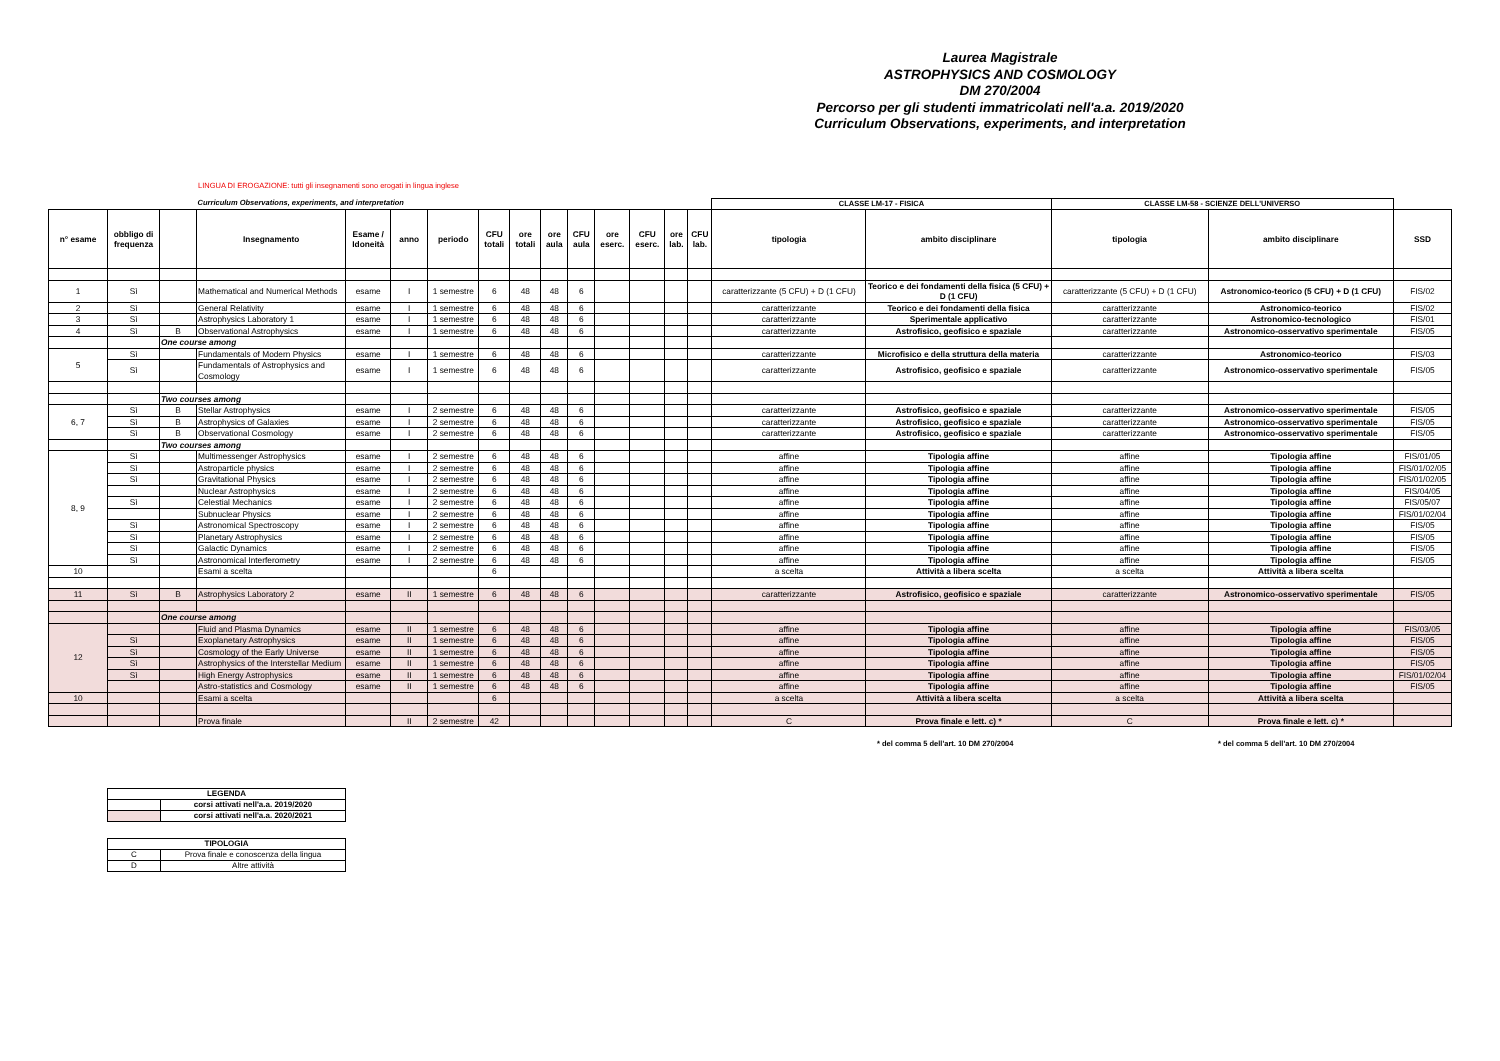Laurea Magistrale
ASTROPHYSICS AND COSMOLOGY
DM 270/2004
Percorso per gli studenti immatricolati nell'a.a. 2019/2020
Curriculum Observations, experiments, and interpretation
LINGUA DI EROGAZIONE: tutti gli insegnamenti sono erogati in lingua inglese
| | | | Curriculum Observations, experiments, and interpretation | | | | | | | | | | | | CLASSE LM-17 - FISICA | | CLASSE LM-58 - SCIENZE DELL'UNIVERSO | | |
| n° esame | obbligo di frequenza | | Insegnamento | Esame / Idoneità | anno | periodo | CFU totali | ore totali | ore aula | CFU aula | ore eserc. | CFU eserc. | ore lab. | CFU lab. | tipologia | ambito disciplinare | tipologia | ambito disciplinare | SSD |
| 1 | Sì | | Mathematical and Numerical Methods | esame | I | 1 semestre | 6 | 48 | 48 | 6 | | | | | caratterizzante (5 CFU) + D (1 CFU) | Teorico e dei fondamenti della fisica (5 CFU) + D (1 CFU) | caratterizzante (5 CFU) + D (1 CFU) | Astronomico-teorico (5 CFU) + D (1 CFU) | FIS/02 |
| 2 | Sì | | General Relativity | esame | I | 1 semestre | 6 | 48 | 48 | 6 | | | | | caratterizzante | Teorico e dei fondamenti della fisica | caratterizzante | Astronomico-teorico | FIS/02 |
| 3 | Sì | | Astrophysics Laboratory 1 | esame | I | 1 semestre | 6 | 48 | 48 | 6 | | | | | caratterizzante | Sperimentale applicativo | caratterizzante | Astronomico-tecnologico | FIS/01 |
| 4 | Sì | B | Observational Astrophysics | esame | I | 1 semestre | 6 | 48 | 48 | 6 | | | | | caratterizzante | Astrofisico, geofisico e spaziale | caratterizzante | Astronomico-osservativo sperimentale | FIS/05 |
| | | One course among | | | | | | | | | | | | | | | | | |
| 5 | Sì | | Fundamentals of Modern Physics | esame | I | 1 semestre | 6 | 48 | 48 | 6 | | | | | caratterizzante | Microfisico e della struttura della materia | caratterizzante | Astronomico-teorico | FIS/03 |
| | Sì | | Fundamentals of Astrophysics and Cosmology | esame | I | 1 semestre | 6 | 48 | 48 | 6 | | | | | caratterizzante | Astrofisico, geofisico e spaziale | caratterizzante | Astronomico-osservativo sperimentale | FIS/05 |
| | | Two courses among | | | | | | | | | | | | | | | | | |
| 6, 7 | Sì | B | Stellar Astrophysics | esame | I | 2 semestre | 6 | 48 | 48 | 6 | | | | | caratterizzante | Astrofisico, geofisico e spaziale | caratterizzante | Astronomico-osservativo sperimentale | FIS/05 |
| | Sì | B | Astrophysics of Galaxies | esame | I | 2 semestre | 6 | 48 | 48 | 6 | | | | | caratterizzante | Astrofisico, geofisico e spaziale | caratterizzante | Astronomico-osservativo sperimentale | FIS/05 |
| | Sì | B | Observational Cosmology | esame | I | 2 semestre | 6 | 48 | 48 | 6 | | | | | caratterizzante | Astrofisico, geofisico e spaziale | caratterizzante | Astronomico-osservativo sperimentale | FIS/05 |
| | | Two courses among | | | | | | | | | | | | | | | | | |
| 8, 9 | Sì | | Multimessenger Astrophysics | esame | I | 2 semestre | 6 | 48 | 48 | 6 | | | | | affine | Tipologia affine | affine | Tipologia affine | FIS/01/05 |
| | Sì | | Astroparticle physics | esame | I | 2 semestre | 6 | 48 | 48 | 6 | | | | | affine | Tipologia affine | affine | Tipologia affine | FIS/01/02/05 |
| | Sì | | Gravitational Physics | esame | I | 2 semestre | 6 | 48 | 48 | 6 | | | | | affine | Tipologia affine | affine | Tipologia affine | FIS/01/02/05 |
| | | | Nuclear Astrophysics | esame | I | 2 semestre | 6 | 48 | 48 | 6 | | | | | affine | Tipologia affine | affine | Tipologia affine | FIS/04/05 |
| | Sì | | Celestial Mechanics | esame | I | 2 semestre | 6 | 48 | 48 | 6 | | | | | affine | Tipologia affine | affine | Tipologia affine | FIS/05/07 |
| | | | Subnuclear Physics | esame | I | 2 semestre | 6 | 48 | 48 | 6 | | | | | affine | Tipologia affine | affine | Tipologia affine | FIS/01/02/04 |
| | Sì | | Astronomical Spectroscopy | esame | I | 2 semestre | 6 | 48 | 48 | 6 | | | | | affine | Tipologia affine | affine | Tipologia affine | FIS/05 |
| | Sì | | Planetary Astrophysics | esame | I | 2 semestre | 6 | 48 | 48 | 6 | | | | | affine | Tipologia affine | affine | Tipologia affine | FIS/05 |
| | Sì | | Galactic Dynamics | esame | I | 2 semestre | 6 | 48 | 48 | 6 | | | | | affine | Tipologia affine | affine | Tipologia affine | FIS/05 |
| | Sì | | Astronomical Interferometry | esame | I | 2 semestre | 6 | 48 | 48 | 6 | | | | | affine | Tipologia affine | affine | Tipologia affine | FIS/05 |
| 10 | | | Esami a scelta | | | | 6 | | | | | | | | a scelta | Attività a libera scelta | a scelta | Attività a libera scelta | |
| 11 | Sì | B | Astrophysics Laboratory 2 | esame | II | 1 semestre | 6 | 48 | 48 | 6 | | | | | caratterizzante | Astrofisico, geofisico e spaziale | caratterizzante | Astronomico-osservativo sperimentale | FIS/05 |
| | | One course among | | | | | | | | | | | | | | | | | |
| 12 | | | Fluid and Plasma Dynamics | esame | II | 1 semestre | 6 | 48 | 48 | 6 | | | | | affine | Tipologia affine | affine | Tipologia affine | FIS/03/05 |
| | Sì | | Exoplanetary Astrophysics | esame | II | 1 semestre | 6 | 48 | 48 | 6 | | | | | affine | Tipologia affine | affine | Tipologia affine | FIS/05 |
| | Sì | | Cosmology of the Early Universe | esame | II | 1 semestre | 6 | 48 | 48 | 6 | | | | | affine | Tipologia affine | affine | Tipologia affine | FIS/05 |
| | Sì | | Astrophysics of the Interstellar Medium | esame | II | 1 semestre | 6 | 48 | 48 | 6 | | | | | affine | Tipologia affine | affine | Tipologia affine | FIS/05 |
| | Sì | | High Energy Astrophysics | esame | II | 1 semestre | 6 | 48 | 48 | 6 | | | | | affine | Tipologia affine | affine | Tipologia affine | FIS/01/02/04 |
| | | | Astro-statistics and Cosmology | esame | II | 1 semestre | 6 | 48 | 48 | 6 | | | | | affine | Tipologia affine | affine | Tipologia affine | FIS/05 |
| 10 | | | Esami a scelta | | | | 6 | | | | | | | | a scelta | Attività a libera scelta | a scelta | Attività a libera scelta | |
| | | | Prova finale | | II | 2 semestre | 42 | | | | | | | | C | Prova finale e lett. c) * | C | Prova finale e lett. c) * | |
* del comma 5 dell'art. 10 DM 270/2004 * del comma 5 dell'art. 10 DM 270/2004
| LEGENDA | |
| | corsi attivati nell'a.a. 2019/2020 |
| | corsi attivati nell'a.a. 2020/2021 |
| TIPOLOGIA | |
| C | Prova finale e conoscenza della lingua |
| D | Altre attività |